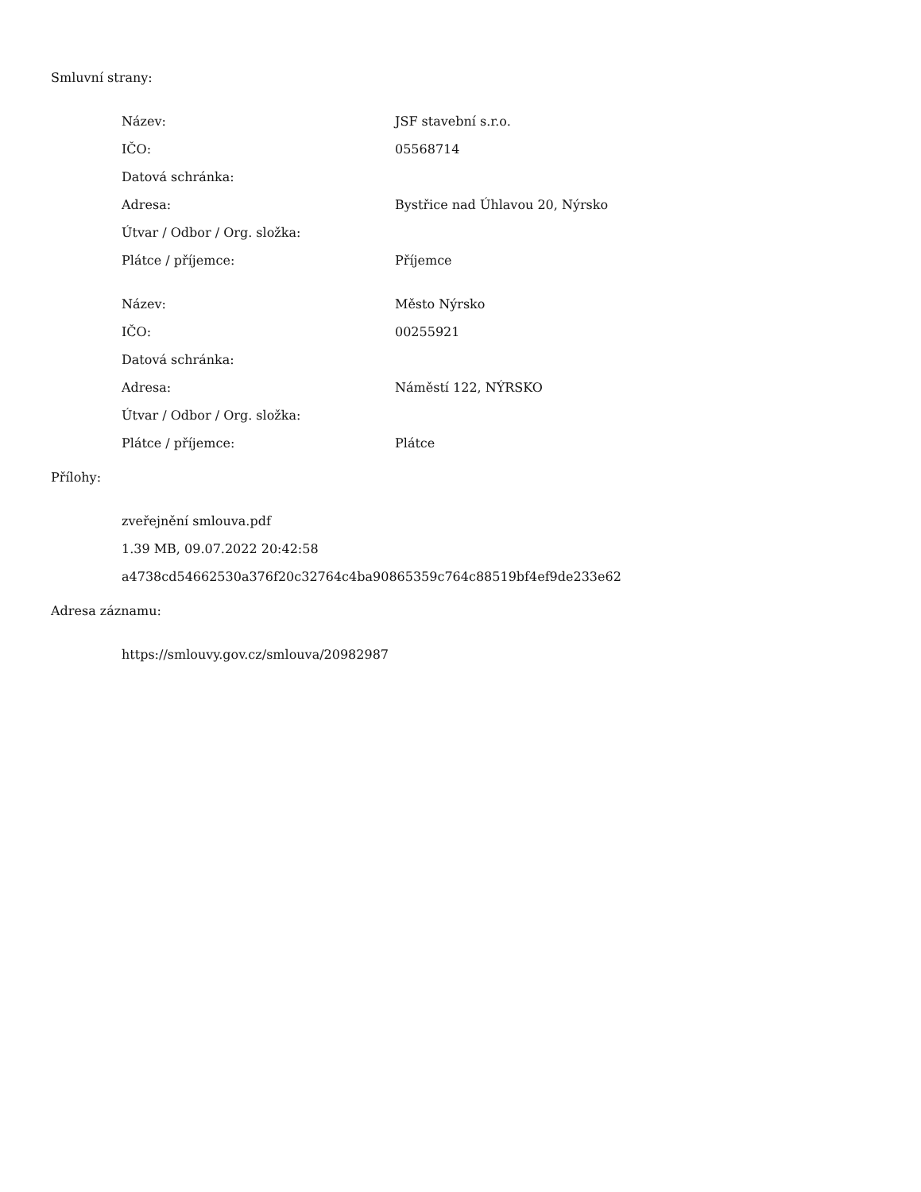Smluvní strany:
| Název: | JSF stavební s.r.o. |
| IČO: | 05568714 |
| Datová schránka: | |
| Adresa: | Bystřice nad Úhlavou 20, Nýrsko |
| Útvar / Odbor / Org. složka: | |
| Plátce / příjemce: | Příjemce |
| Název: | Město Nýrsko |
| IČO: | 00255921 |
| Datová schránka: | |
| Adresa: | Náměstí 122, NÝRSKO |
| Útvar / Odbor / Org. složka: | |
| Plátce / příjemce: | Plátce |
Přílohy:
zveřejnění smlouva.pdf
1.39 MB, 09.07.2022 20:42:58
a4738cd54662530a376f20c32764c4ba90865359c764c88519bf4ef9de233e62
Adresa záznamu:
https://smlouvy.gov.cz/smlouva/20982987